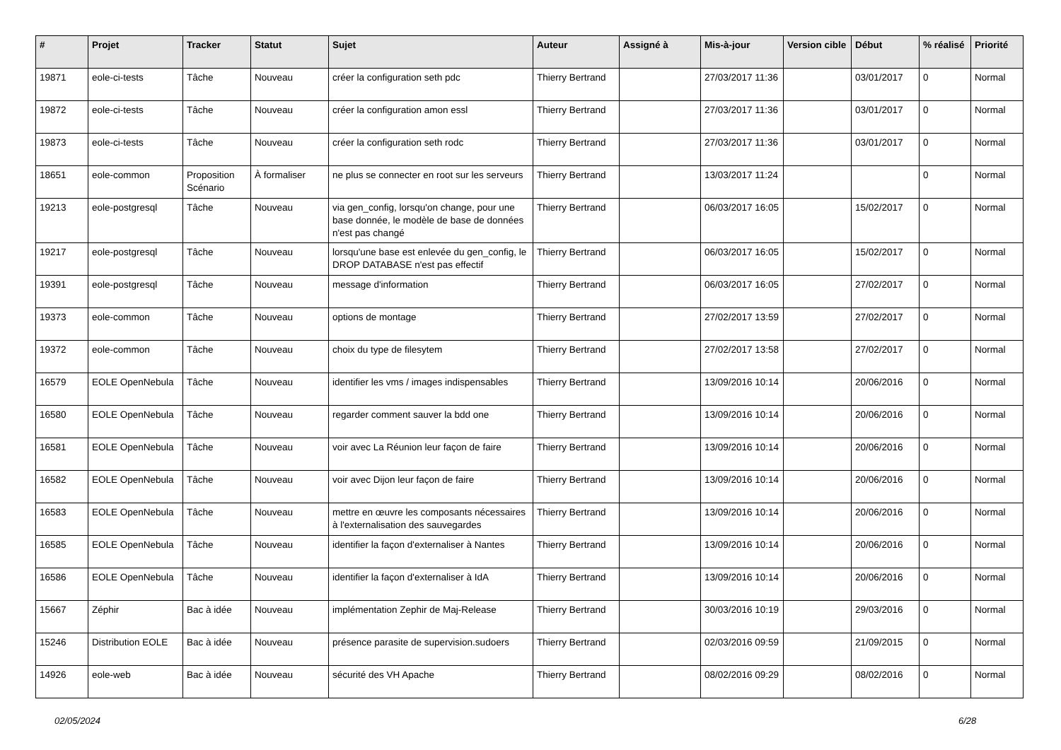| # | Projet | Tracker | Statut | Sujet | Auteur | Assigné à | Mis-à-jour | Version cible | Début | % réalisé | Priorité |
| --- | --- | --- | --- | --- | --- | --- | --- | --- | --- | --- | --- |
| 19871 | eole-ci-tests | Tâche | Nouveau | créer la configuration seth pdc | Thierry Bertrand | | 27/03/2017 11:36 | | 03/01/2017 | 0 | Normal |
| 19872 | eole-ci-tests | Tâche | Nouveau | créer la configuration amon essl | Thierry Bertrand | | 27/03/2017 11:36 | | 03/01/2017 | 0 | Normal |
| 19873 | eole-ci-tests | Tâche | Nouveau | créer la configuration seth rodc | Thierry Bertrand | | 27/03/2017 11:36 | | 03/01/2017 | 0 | Normal |
| 18651 | eole-common | Proposition Scénario | À formaliser | ne plus se connecter en root sur les serveurs | Thierry Bertrand | | 13/03/2017 11:24 | | | 0 | Normal |
| 19213 | eole-postgresql | Tâche | Nouveau | via gen_config, lorsqu'on change, pour une base donnée, le modèle de base de données n'est pas changé | Thierry Bertrand | | 06/03/2017 16:05 | | 15/02/2017 | 0 | Normal |
| 19217 | eole-postgresql | Tâche | Nouveau | lorsqu'une base est enlevée du gen_config, le DROP DATABASE n'est pas effectif | Thierry Bertrand | | 06/03/2017 16:05 | | 15/02/2017 | 0 | Normal |
| 19391 | eole-postgresql | Tâche | Nouveau | message d'information | Thierry Bertrand | | 06/03/2017 16:05 | | 27/02/2017 | 0 | Normal |
| 19373 | eole-common | Tâche | Nouveau | options de montage | Thierry Bertrand | | 27/02/2017 13:59 | | 27/02/2017 | 0 | Normal |
| 19372 | eole-common | Tâche | Nouveau | choix du type de filesytem | Thierry Bertrand | | 27/02/2017 13:58 | | 27/02/2017 | 0 | Normal |
| 16579 | EOLE OpenNebula | Tâche | Nouveau | identifier les vms / images indispensables | Thierry Bertrand | | 13/09/2016 10:14 | | 20/06/2016 | 0 | Normal |
| 16580 | EOLE OpenNebula | Tâche | Nouveau | regarder comment sauver la bdd one | Thierry Bertrand | | 13/09/2016 10:14 | | 20/06/2016 | 0 | Normal |
| 16581 | EOLE OpenNebula | Tâche | Nouveau | voir avec La Réunion leur façon de faire | Thierry Bertrand | | 13/09/2016 10:14 | | 20/06/2016 | 0 | Normal |
| 16582 | EOLE OpenNebula | Tâche | Nouveau | voir avec Dijon leur façon de faire | Thierry Bertrand | | 13/09/2016 10:14 | | 20/06/2016 | 0 | Normal |
| 16583 | EOLE OpenNebula | Tâche | Nouveau | mettre en œuvre les composants nécessaires à l'externalisation des sauvegardes | Thierry Bertrand | | 13/09/2016 10:14 | | 20/06/2016 | 0 | Normal |
| 16585 | EOLE OpenNebula | Tâche | Nouveau | identifier la façon d'externaliser à Nantes | Thierry Bertrand | | 13/09/2016 10:14 | | 20/06/2016 | 0 | Normal |
| 16586 | EOLE OpenNebula | Tâche | Nouveau | identifier la façon d'externaliser à IdA | Thierry Bertrand | | 13/09/2016 10:14 | | 20/06/2016 | 0 | Normal |
| 15667 | Zéphir | Bac à idée | Nouveau | implémentation Zephir de Maj-Release | Thierry Bertrand | | 30/03/2016 10:19 | | 29/03/2016 | 0 | Normal |
| 15246 | Distribution EOLE | Bac à idée | Nouveau | présence parasite de supervision.sudoers | Thierry Bertrand | | 02/03/2016 09:59 | | 21/09/2015 | 0 | Normal |
| 14926 | eole-web | Bac à idée | Nouveau | sécurité des VH Apache | Thierry Bertrand | | 08/02/2016 09:29 | | 08/02/2016 | 0 | Normal |
02/05/2024 6/28